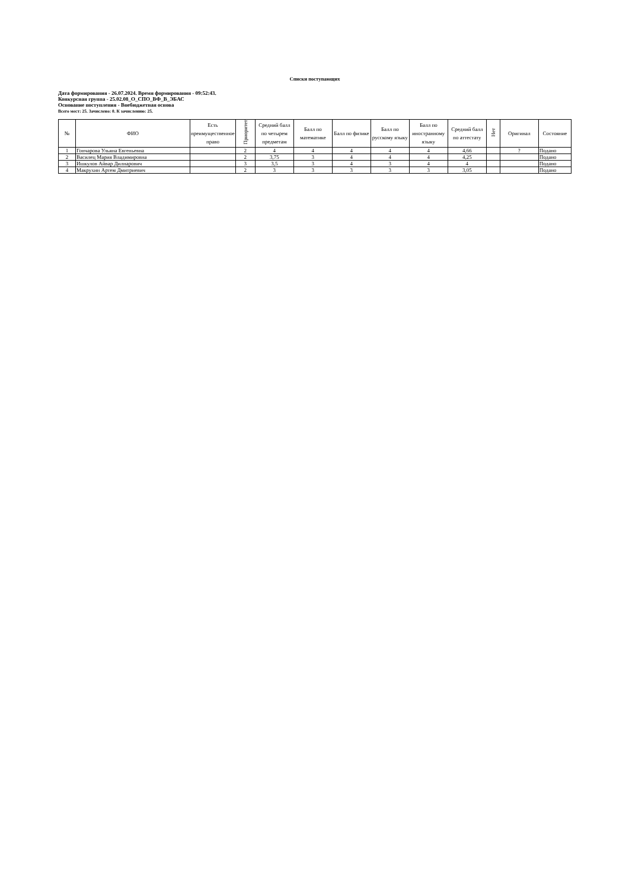Списки поступающих
Дата формирования - 26.07.2024. Время формирования - 09:52:43.
Конкурсная группа - 25.02.08_О_СПО_ВФ_В_ЭБАС
Основание поступления - Внебюджетная основа
Всего мест: 25. Зачислено: 0. К зачислению: 25.
| № | ФИО | Есть преимущественное право | Приоритет | Средний балл по четырем предметам | Балл по математике | Балл по физике | Балл по русскому языку | Балл по иностранному языку | Средний балл по аттестату | Нет | Оригинал | Состояние |
| --- | --- | --- | --- | --- | --- | --- | --- | --- | --- | --- | --- | --- |
| 1 | Гончарова Ульяна Евгеньевна | | 2 | 4 | 4 | 4 | 4 | 4 | 4,66 | | ? | Подано |
| 2 | Василец Мария Владимировна | | 2 | 3,75 | 3 | 4 | 4 | 4 | 4,25 | | | Подано |
| 3 | Ишкулов Айвар Дилнарович | | 3 | 3,5 | 3 | 4 | 3 | 4 | 4 | | | Подано |
| 4 | Макрухин Артем Дмитриевич | | 2 | 3 | 3 | 3 | 3 | 3 | 3,05 | | | Подано |